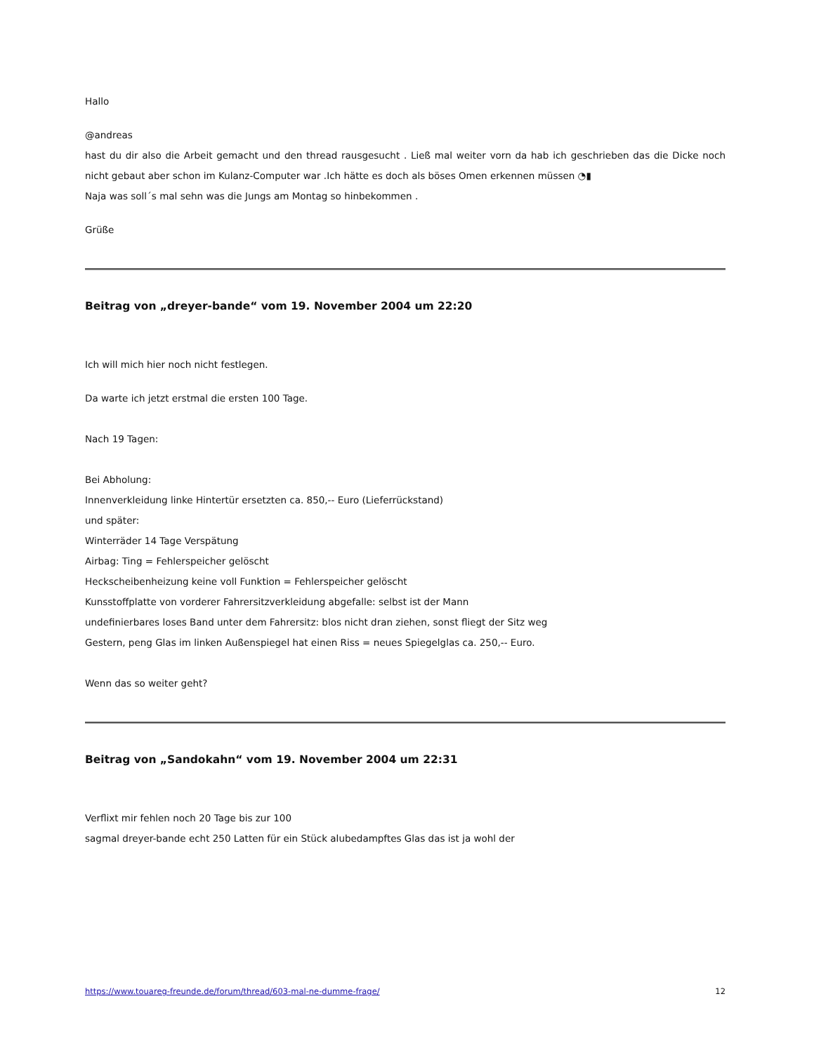Hallo
@andreas
hast du dir also die Arbeit gemacht und den thread rausgesucht . Ließ mal weiter vorn da hab ich geschrieben das die Dicke noch nicht gebaut aber schon im Kulanz-Computer war .Ich hätte es doch als böses Omen erkennen müssen ◔▮
Naja was soll´s mal sehn was die Jungs am Montag so hinbekommen .
Grüße
Beitrag von „dreyer-bande“ vom 19. November 2004 um 22:20
Ich will mich hier noch nicht festlegen.
Da warte ich jetzt erstmal die ersten 100 Tage.
Nach 19 Tagen:
Bei Abholung:
Innenverkleidung linke Hintertür ersetzten ca. 850,-- Euro (Lieferrückstand)
und später:
Winterräder 14 Tage Verspätung
Airbag: Ting = Fehlerspeicher gelöscht
Heckscheibenheizung keine voll Funktion = Fehlerspeicher gelöscht
Kunsstoffplatte von vorderer Fahrersitzverkleidung abgefalle: selbst ist der Mann
undefinierbares loses Band unter dem Fahrersitz: blos nicht dran ziehen, sonst fliegt der Sitz weg
Gestern, peng Glas im linken Außenspiegel hat einen Riss = neues Spiegelglas ca. 250,-- Euro.
Wenn das so weiter geht?
Beitrag von „Sandokahn“ vom 19. November 2004 um 22:31
Verflixt mir fehlen noch 20 Tage bis zur 100
sagmal dreyer-bande echt 250 Latten für ein Stück alubedampftes Glas das ist ja wohl der
https://www.touareg-freunde.de/forum/thread/603-mal-ne-dumme-frage/ 12